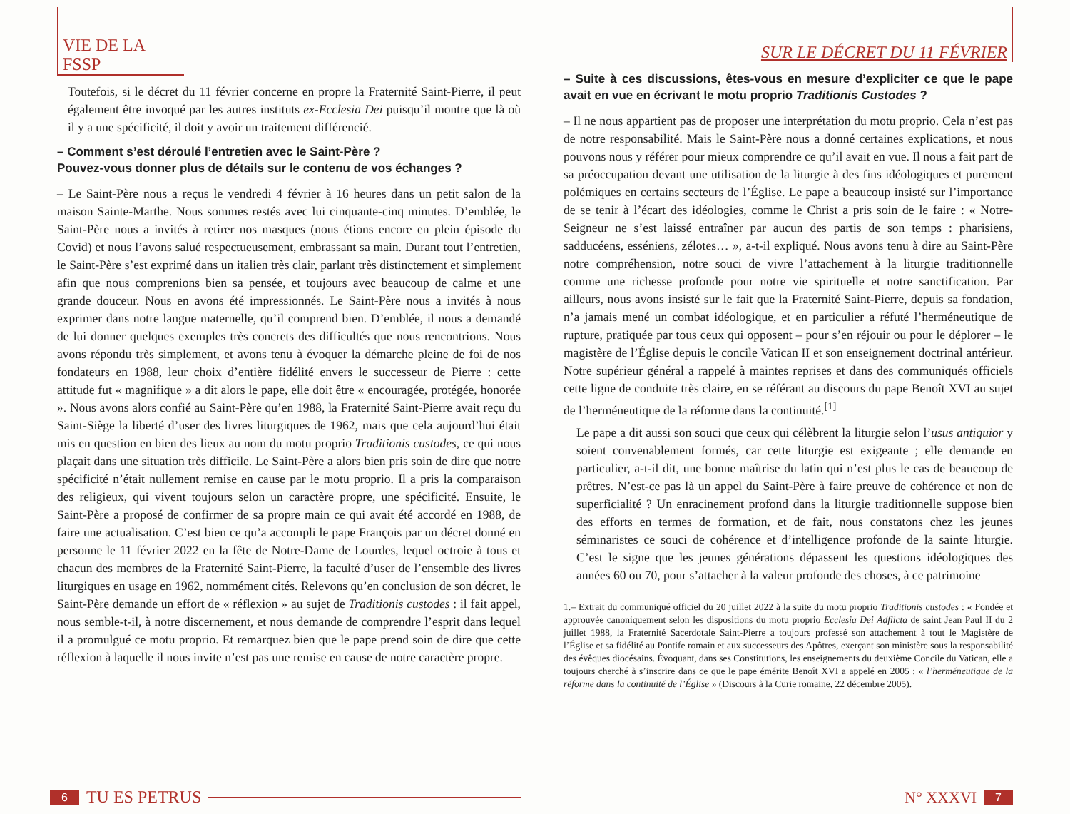VIE DE LA FSSP
Toutefois, si le décret du 11 février concerne en propre la Fraternité Saint-Pierre, il peut également être invoqué par les autres instituts ex-Ecclesia Dei puisqu’il montre que là où il y a une spécificité, il doit y avoir un traitement différencié.
– Comment s’est déroulé l’entretien avec le Saint-Père ?
Pouvez-vous donner plus de détails sur le contenu de vos échanges ?
– Le Saint-Père nous a reçus le vendredi 4 février à 16 heures dans un petit salon de la maison Sainte-Marthe. Nous sommes restés avec lui cinquante-cinq minutes. D’emblée, le Saint-Père nous a invités à retirer nos masques (nous étions encore en plein épisode du Covid) et nous l’avons salué respectueusement, embrassant sa main. Durant tout l’entretien, le Saint-Père s’est exprimé dans un italien très clair, parlant très distinctement et simplement afin que nous comprenions bien sa pensée, et toujours avec beaucoup de calme et une grande douceur. Nous en avons été impressionnés. Le Saint-Père nous a invités à nous exprimer dans notre langue maternelle, qu’il comprend bien. D’emblée, il nous a demandé de lui donner quelques exemples très concrets des difficultés que nous rencontrions. Nous avons répondu très simplement, et avons tenu à évoquer la démarche pleine de foi de nos fondateurs en 1988, leur choix d’entière fidélité envers le successeur de Pierre : cette attitude fut « magnifique » a dit alors le pape, elle doit être « encouragée, protégée, honorée ». Nous avons alors confié au Saint-Père qu’en 1988, la Fraternité Saint-Pierre avait reçu du Saint-Siège la liberté d’user des livres liturgiques de 1962, mais que cela aujourd’hui était mis en question en bien des lieux au nom du motu proprio Traditionis custodes, ce qui nous plaçait dans une situation très difficile. Le Saint-Père a alors bien pris soin de dire que notre spécificité n’était nullement remise en cause par le motu proprio. Il a pris la comparaison des religieux, qui vivent toujours selon un caractère propre, une spécificité. Ensuite, le Saint-Père a proposé de confirmer de sa propre main ce qui avait été accordé en 1988, de faire une actualisation. C’est bien ce qu’a accompli le pape François par un décret donné en personne le 11 février 2022 en la fête de Notre-Dame de Lourdes, lequel octroie à tous et chacun des membres de la Fraternité Saint-Pierre, la faculté d’user de l’ensemble des livres liturgiques en usage en 1962, nommément cités. Relevons qu’en conclusion de son décret, le Saint-Père demande un effort de « réflexion » au sujet de Traditionis custodes : il fait appel, nous semble-t-il, à notre discernement, et nous demande de comprendre l’esprit dans lequel il a promulgué ce motu proprio. Et remarquez bien que le pape prend soin de dire que cette réflexion à laquelle il nous invite n’est pas une remise en cause de notre caractère propre.
6 TU ES PETRUS
SUR LE DÉCRET DU 11 FÉVRIER
– Suite à ces discussions, êtes-vous en mesure d’expliciter ce que le pape avait en vue en écrivant le motu proprio Traditionis Custodes ?
– Il ne nous appartient pas de proposer une interprétation du motu proprio. Cela n’est pas de notre responsabilité. Mais le Saint-Père nous a donné certaines explications, et nous pouvons nous y référer pour mieux comprendre ce qu’il avait en vue. Il nous a fait part de sa préoccupation devant une utilisation de la liturgie à des fins idéologiques et purement polémiques en certains secteurs de l’Église. Le pape a beaucoup insisté sur l’importance de se tenir à l’écart des idéologies, comme le Christ a pris soin de le faire : « Notre-Seigneur ne s’est laissé entraîner par aucun des partis de son temps : pharisiens, sadducéens, esséniens, zélotes… », a-t-il expliqué. Nous avons tenu à dire au Saint-Père notre compréhension, notre souci de vivre l’attachement à la liturgie traditionnelle comme une richesse profonde pour notre vie spirituelle et notre sanctification. Par ailleurs, nous avons insisté sur le fait que la Fraternité Saint-Pierre, depuis sa fondation, n’a jamais mené un combat idéologique, et en particulier a réfuté l’herméneutique de rupture, pratiquée par tous ceux qui opposent – pour s’en réjouir ou pour le déplorer – le magistère de l’Église depuis le concile Vatican II et son enseignement doctrinal antérieur. Notre supérieur général a rappelé à maintes reprises et dans des communiqués officiels cette ligne de conduite très claire, en se référant au discours du pape Benoît XVI au sujet de l’herméneutique de la réforme dans la continuité.<sup>[1]</sup>
Le pape a dit aussi son souci que ceux qui célèbrent la liturgie selon l’usus antiquior y soient convenablement formés, car cette liturgie est exigeante ; elle demande en particulier, a-t-il dit, une bonne maîtrise du latin qui n’est plus le cas de beaucoup de prêtres. N’est-ce pas là un appel du Saint-Père à faire preuve de cohérence et non de superficialité ? Un enracinement profond dans la liturgie traditionnelle suppose bien des efforts en termes de formation, et de fait, nous constatons chez les jeunes séminaristes ce souci de cohérence et d’intelligence profonde de la sainte liturgie. C’est le signe que les jeunes générations dépassent les questions idéologiques des années 60 ou 70, pour s’attacher à la valeur profonde des choses, à ce patrimoine
1.– Extrait du communiqué officiel du 20 juillet 2022 à la suite du motu proprio Traditionis custodes : « Fondée et approuvée canoniquement selon les dispositions du motu proprio Ecclesia Dei Adflicta de saint Jean Paul II du 2 juillet 1988, la Fraternité Sacerdotale Saint-Pierre a toujours professé son attachement à tout le Magistère de l’Église et sa fidélité au Pontife romain et aux successeurs des Apôtres, exerçant son ministère sous la responsabilité des évêques diocésains. Évoquant, dans ses Constitutions, les enseignements du deuxième Concile du Vatican, elle a toujours cherché à s’inscrire dans ce que le pape émérite Benoît XVI a appelé en 2005 : « l’herméneutique de la réforme dans la continuité de l’Église » (Discours à la Curie romaine, 22 décembre 2005).
N° XXXVI 7